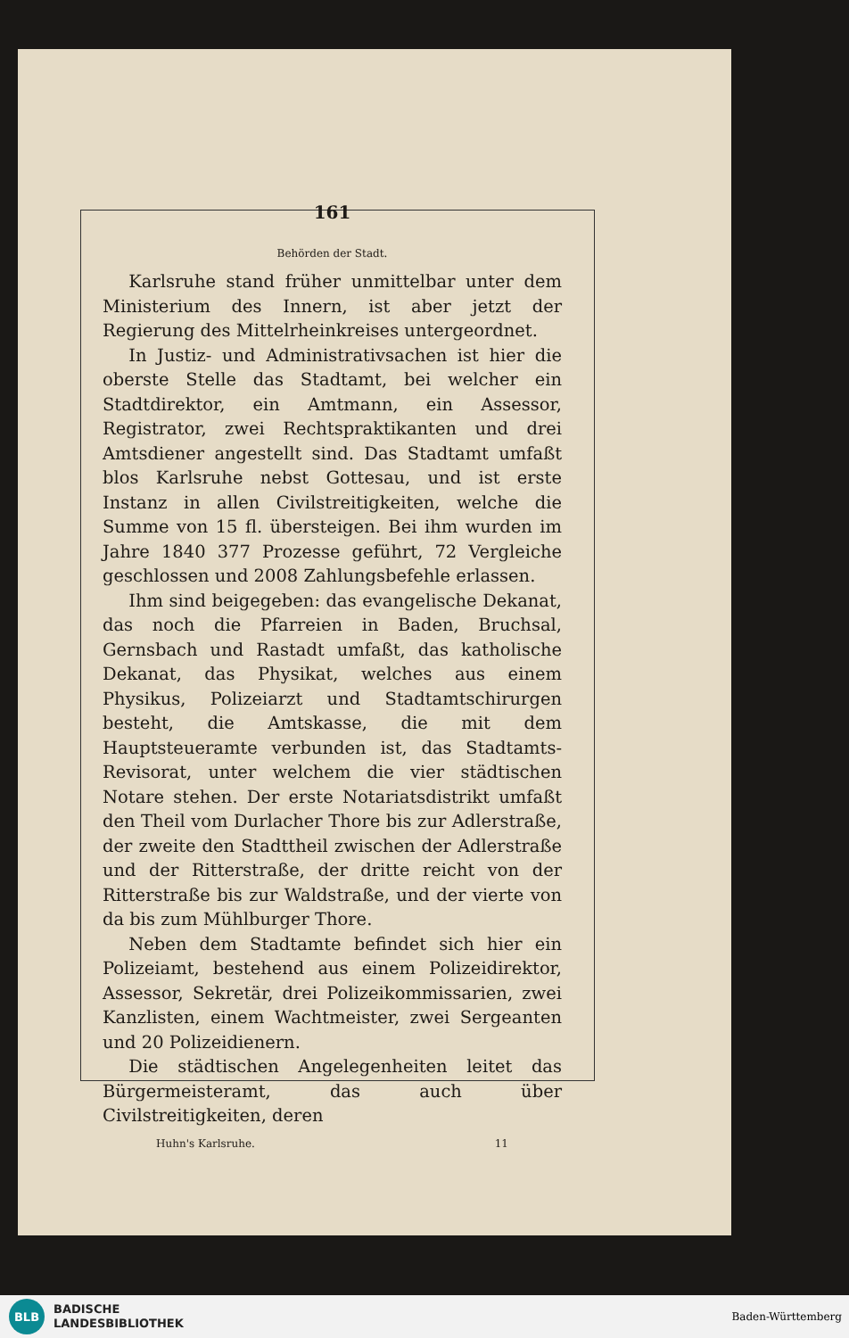161
Behörden der Stadt.
Karlsruhe stand früher unmittelbar unter dem Ministerium des Innern, ist aber jetzt der Regierung des Mittelrheinkreises untergeordnet.
In Justiz- und Administrativsachen ist hier die oberste Stelle das Stadtamt, bei welcher ein Stadtdirektor, ein Amtmann, ein Assessor, Registrator, zwei Rechtspraktikanten und drei Amtsdiener angestellt sind. Das Stadtamt umfaßt blos Karlsruhe nebst Gottesau, und ist erste Instanz in allen Civilstreitigkeiten, welche die Summe von 15 fl. übersteigen. Bei ihm wurden im Jahre 1840 377 Prozesse geführt, 72 Vergleiche geschlossen und 2008 Zahlungsbefehle erlassen.
Ihm sind beigegeben: das evangelische Dekanat, das noch die Pfarreien in Baden, Bruchsal, Gernsbach und Rastadt umfaßt, das katholische Dekanat, das Physikat, welches aus einem Physikus, Polizeiarzt und Stadtamtschirurgen besteht, die Amtskasse, die mit dem Hauptsteueramte verbunden ist, das Stadtamts-Revisorat, unter welchem die vier städtischen Notare stehen. Der erste Notariatsdistrikt umfaßt den Theil vom Durlacher Thore bis zur Adlerstraße, der zweite den Stadttheil zwischen der Adlerstraße und der Ritterstraße, der dritte reicht von der Ritterstraße bis zur Waldstraße, und der vierte von da bis zum Mühlburger Thore.
Neben dem Stadtamte befindet sich hier ein Polizeiamt, bestehend aus einem Polizeidirektor, Assessor, Sekretär, drei Polizeikommissarien, zwei Kanzlisten, einem Wachtmeister, zwei Sergeanten und 20 Polizeidienern.
Die städtischen Angelegenheiten leitet das Bürgermeisteramt, das auch über Civilstreitigkeiten, deren
Huhn's Karlsruhe. 11
BLB
BADISCHE
LANDESBIBLIOTHEK
Baden-Württemberg